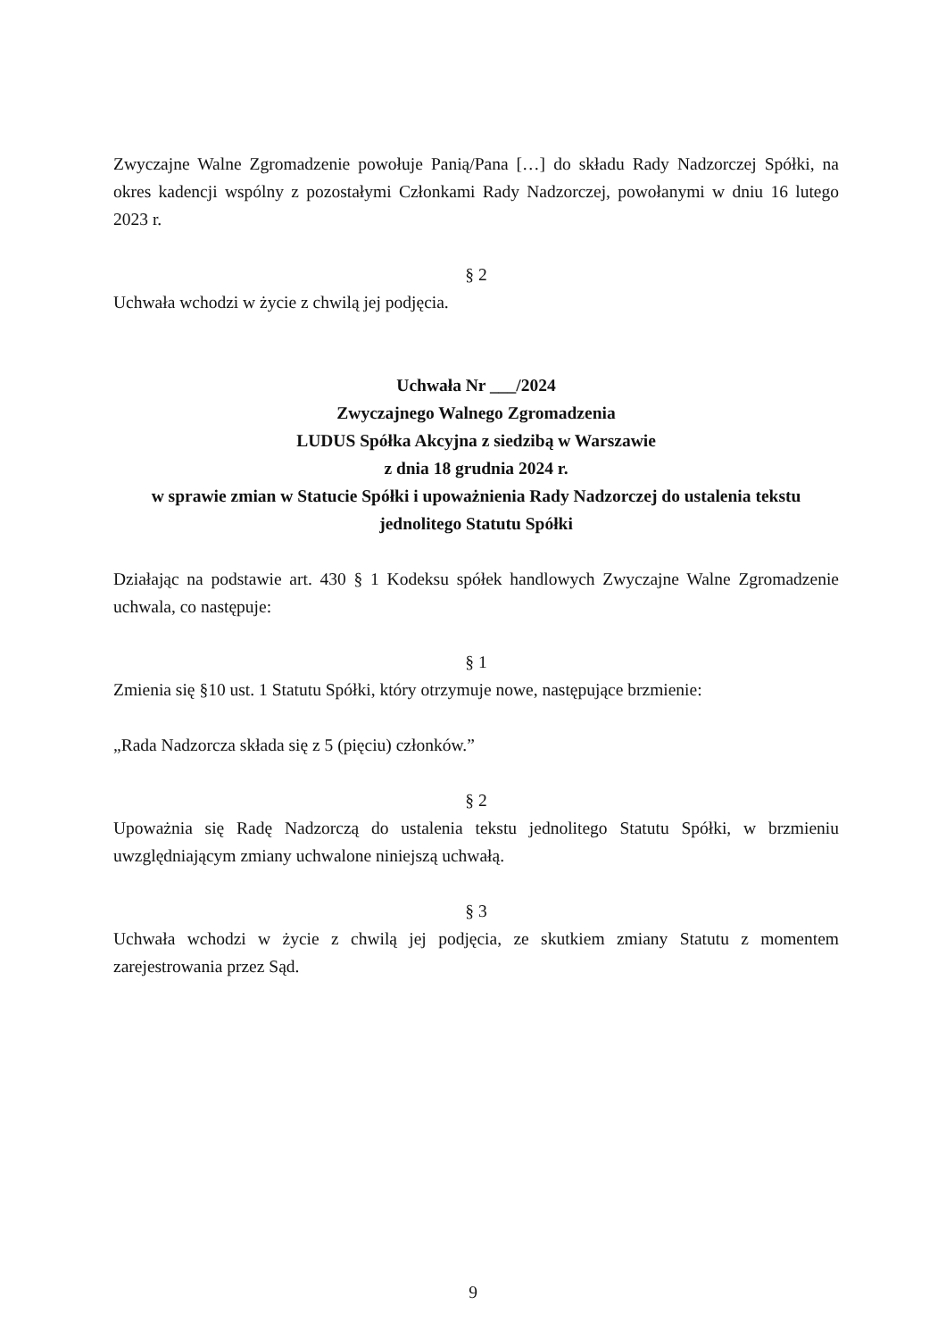Zwyczajne Walne Zgromadzenie powołuje Panią/Pana […] do składu Rady Nadzorczej Spółki, na okres kadencji wspólny z pozostałymi Członkami Rady Nadzorczej, powołanymi w dniu 16 lutego 2023 r.
§ 2
Uchwała wchodzi w życie z chwilą jej podjęcia.
Uchwała Nr ___/2024
Zwyczajnego Walnego Zgromadzenia
LUDUS Spółka Akcyjna z siedzibą w Warszawie
z dnia 18 grudnia 2024 r.
w sprawie zmian w Statucie Spółki i upoważnienia Rady Nadzorczej do ustalenia tekstu jednolitego Statutu Spółki
Działając na podstawie art. 430 § 1 Kodeksu spółek handlowych Zwyczajne Walne Zgromadzenie uchwala, co następuje:
§ 1
Zmienia się §10 ust. 1 Statutu Spółki, który otrzymuje nowe, następujące brzmienie:
„Rada Nadzorcza składa się z 5 (pięciu) członków.”
§ 2
Upoważnia się Radę Nadzorczą do ustalenia tekstu jednolitego Statutu Spółki, w brzmieniu uwzględniającym zmiany uchwalone niniejszą uchwałą.
§ 3
Uchwała wchodzi w życie z chwilą jej podjęcia, ze skutkiem zmiany Statutu z momentem zarejestrowania przez Sąd.
9